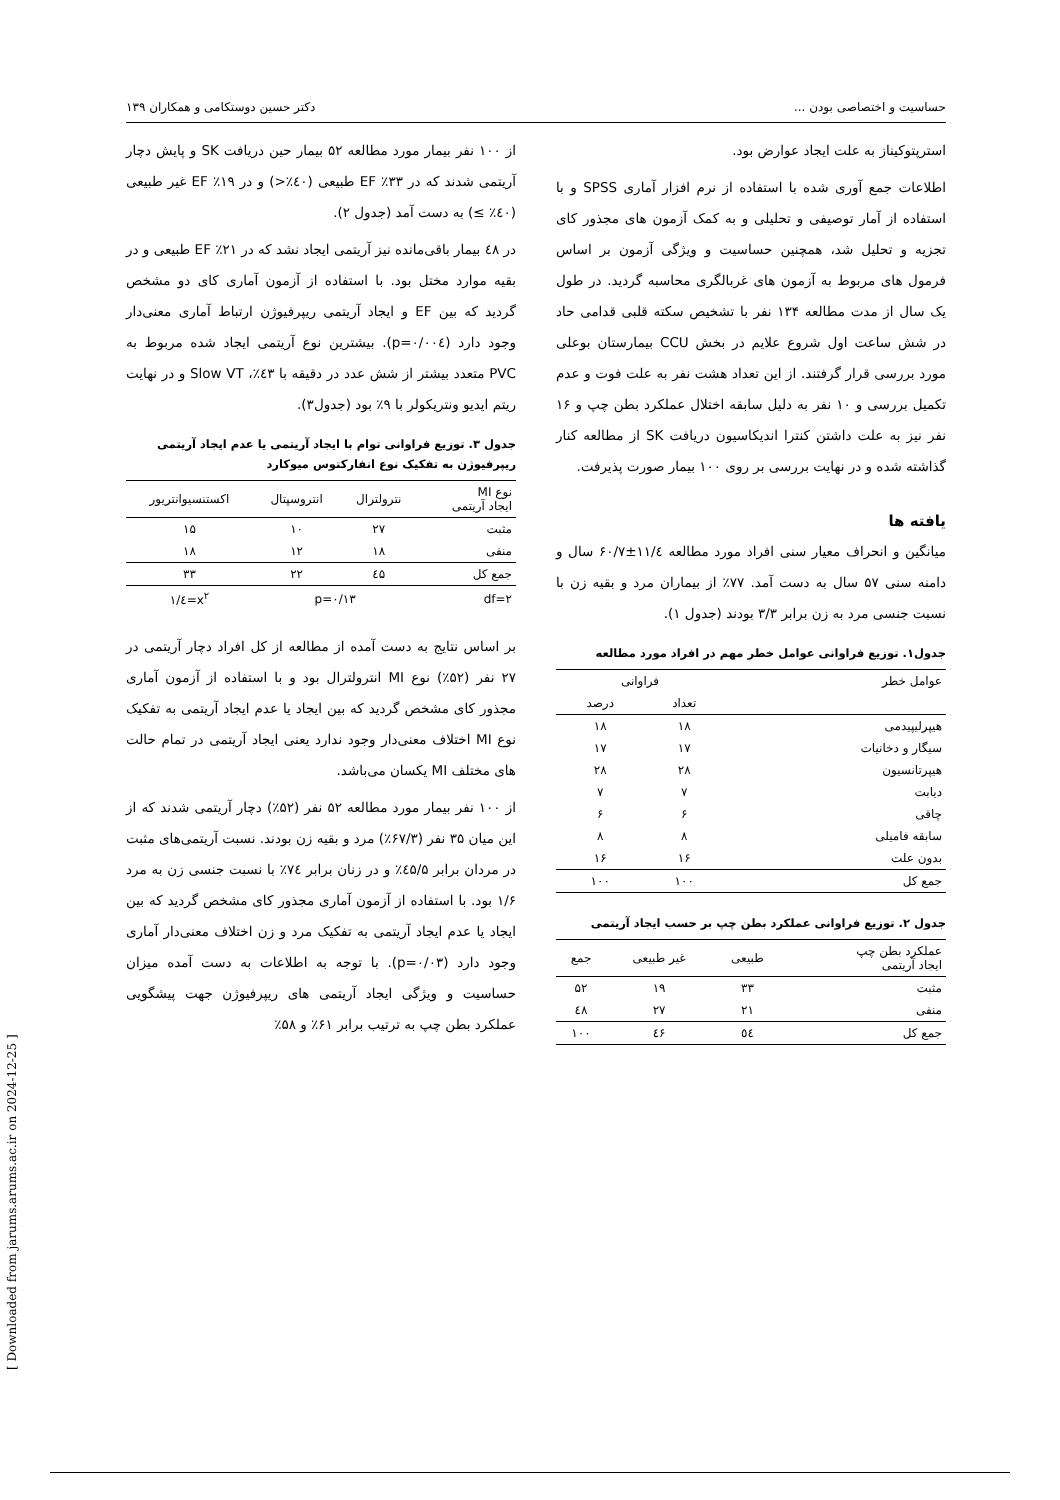حساسیت و اختصاصی بودن ... دکتر حسین دوستکامی و همکاران ۱۳۹
استرپتوکیناز به علت ایجاد عوارض بود.
اطلاعات جمع آوری شده با استفاده از نرم افزار آماری SPSS و با استفاده از آمار توصیفی و تحلیلی و به کمک آزمون های مجذور کای تجزیه و تحلیل شد، همچنین حساسیت و ویژگی آزمون بر اساس فرمول های مربوط به آزمون های غربالگری محاسبه گردید. در طول یک سال از مدت مطالعه ۱۳۴ نفر با تشخیص سکته قلبی قدامی حاد در شش ساعت اول شروع علایم در بخش CCU بیمارستان بوعلی مورد بررسی قرار گرفتند. از این تعداد هشت نفر به علت فوت و عدم تکمیل بررسی و ۱۰ نفر به دلیل سابقه اختلال عملکرد بطن چپ و ۱۶ نفر نیز به علت داشتن کنترا اندیکاسیون دریافت SK از مطالعه کنار گذاشته شده و در نهایت بررسی بر روی ۱۰۰ بیمار صورت پذیرفت.
یافته ها
میانگین و انحراف معیار سنی افراد مورد مطالعه ۱۱/٤±۶۰/۷ سال و دامنه سنی ۵۷ سال به دست آمد. ۷۷٪ از بیماران مرد و بقیه زن با نسبت جنسی مرد به زن برابر ۳/۳ بودند (جدول ۱).
جدول۱. توزیع فراوانی عوامل خطر مهم در افراد مورد مطالعه
| عوامل خطر | فراوانی | |
| --- | --- | --- |
| | تعداد | درصد |
| هیپرلیپیدمی | ۱۸ | ۱۸ |
| سیگار و دخانیات | ۱۷ | ۱۷ |
| هیپرتانسیون | ۲۸ | ۲۸ |
| دیابت | ۷ | ۷ |
| چاقی | ۶ | ۶ |
| سابقه فامیلی | ۸ | ۸ |
| بدون علت | ۱۶ | ۱۶ |
| جمع کل | ۱۰۰ | ۱۰۰ |
جدول ۲. توزیع فراوانی عملکرد بطن چپ بر حسب ایجاد آریتمی
| عملکرد بطن چپ ایجاد آریتمی | طبیعی | غیر طبیعی | جمع |
| --- | --- | --- | --- |
| مثبت | ۳۳ | ۱۹ | ۵۲ |
| منفی | ۲۱ | ۲۷ | ٤۸ |
| جمع کل | ٥٤ | ٤۶ | ۱۰۰ |
از ۱۰۰ نفر بیمار مورد مطالعه ۵۲ بیمار حین دریافت SK و پایش دچار آریتمی شدند که در ۳۳٪ EF طبیعی (٤۰٪<) و در ۱۹٪ EF غیر طبیعی (٤۰٪ ≥) به دست آمد (جدول ۲).
در ٤۸ بیمار باقی‌مانده نیز آریتمی ایجاد نشد که در ۲۱٪ EF طبیعی و در بقیه موارد مختل بود. با استفاده از آزمون آماری کای دو مشخص گردید که بین EF و ایجاد آریتمی ریپرفیوژن ارتباط آماری معنی‌دار وجود دارد (p=۰/۰۰٤). بیشترین نوع آریتمی ایجاد شده مربوط به PVC متعدد بیشتر از شش عدد در دقیقه با ٤۳٪، Slow VT و در نهایت ریتم ایدیو ونتریکولر با ۹٪ بود (جدول۳).
جدول ۳. توزیع فراوانی توام با ایجاد آریتمی یا عدم ایجاد آریتمی ریپرفیوژن به تفکیک نوع انفارکتوس میوکارد
| نوع MI ایجاد آریتمی | نترولترال | انتروسپتال | اکستنسیوانتریور |
| --- | --- | --- | --- |
| مثبت | ۲۷ | ۱۰ | ۱۵ |
| منفی | ۱۸ | ۱۲ | ۱۸ |
| جمع کل | ٤۵ | ۲۲ | ۳۳ |
| df=۲ | p=۰/۱۳ | | x<sup>۲</sup>=٤/۱ |
بر اساس نتایج به دست آمده از مطالعه از کل افراد دچار آریتمی در ۲۷ نفر (۵۲٪) نوع MI انترولترال بود و با استفاده از آزمون آماری مجذور کای مشخص گردید که بین ایجاد یا عدم ایجاد آریتمی به تفکیک نوع MI اختلاف معنی‌دار وجود ندارد یعنی ایجاد آریتمی در تمام حالت های مختلف MI یکسان می‌باشد.
از ۱۰۰ نفر بیمار مورد مطالعه ۵۲ نفر (۵۲٪) دچار آریتمی شدند که از این میان ۳۵ نفر (۶۷/۳٪) مرد و بقیه زن بودند. نسبت آریتمی‌های مثبت در مردان برابر ٤۵/۵٪ و در زنان برابر ۷٤٪ با نسبت جنسی زن به مرد ۱/۶ بود. با استفاده از آزمون آماری مجذور کای مشخص گردید که بین ایجاد یا عدم ایجاد آریتمی به تفکیک مرد و زن اختلاف معنی‌دار آماری وجود دارد (p=۰/۰۳). با توجه به اطلاعات به دست آمده میزان حساسیت و ویژگی ایجاد آریتمی های ریپرفیوژن جهت پیشگویی عملکرد بطن چپ به ترتیب برابر ۶۱٪ و ۵۸٪
[ Downloaded from jarums.arums.ac.ir on 2024-12-25 ]